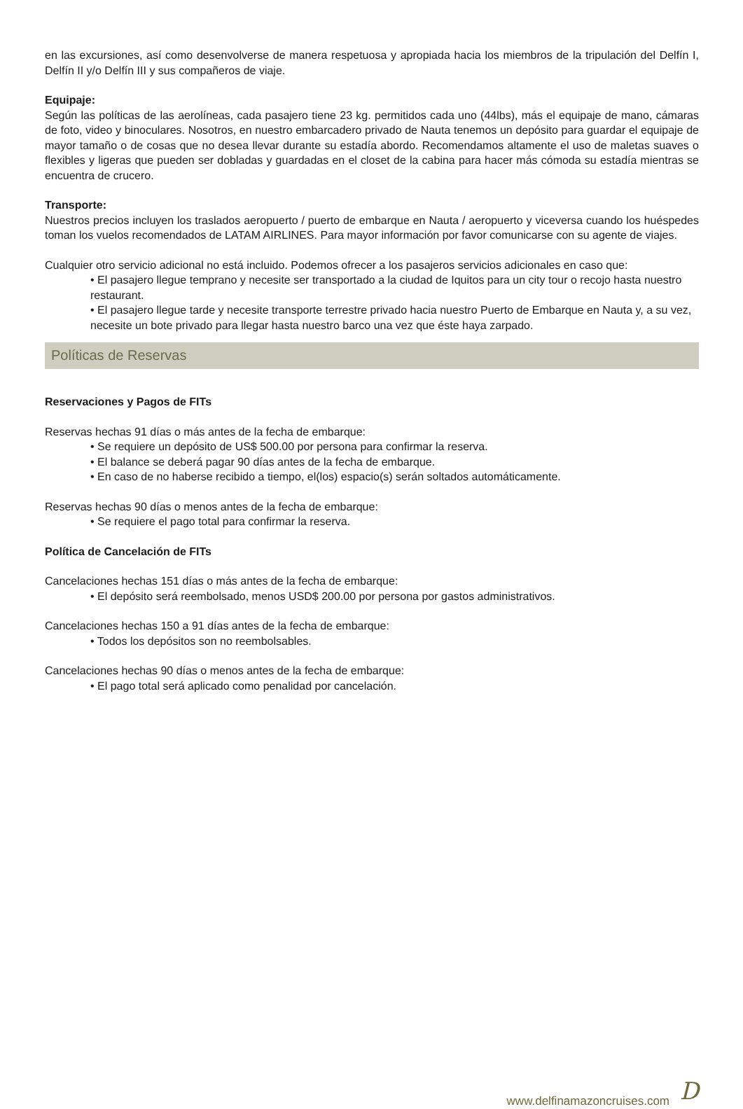en las excursiones, así como desenvolverse de manera respetuosa y apropiada hacia los miembros de la tripulación del Delfín I, Delfín II y/o Delfín III y sus compañeros de viaje.
Equipaje:
Según las políticas de las aerolíneas, cada pasajero tiene 23 kg. permitidos cada uno (44lbs), más el equipaje de mano, cámaras de foto, video y binoculares. Nosotros, en nuestro embarcadero privado de Nauta tenemos un depósito para guardar el equipaje de mayor tamaño o de cosas que no desea llevar durante su estadía abordo. Recomendamos altamente el uso de maletas suaves o flexibles y ligeras que pueden ser dobladas y guardadas en el closet de la cabina para hacer más cómoda su estadía mientras se encuentra de crucero.
Transporte:
Nuestros precios incluyen los traslados aeropuerto / puerto de embarque en Nauta / aeropuerto y viceversa cuando los huéspedes toman los vuelos recomendados de LATAM AIRLINES. Para mayor información por favor comunicarse con su agente de viajes.
Cualquier otro servicio adicional no está incluido. Podemos ofrecer a los pasajeros servicios adicionales en caso que:
• El pasajero llegue temprano y necesite ser transportado a la ciudad de Iquitos para un city tour o recojo hasta nuestro restaurant.
• El pasajero llegue tarde y necesite transporte terrestre privado hacia nuestro Puerto de Embarque en Nauta y, a su vez, necesite un bote privado para llegar hasta nuestro barco una vez que éste haya zarpado.
Políticas de Reservas
Reservaciones y Pagos de FITs
Reservas hechas 91 días o más antes de la fecha de embarque:
• Se requiere un depósito de US$ 500.00 por persona para confirmar la reserva.
• El balance se deberá pagar 90 días antes de la fecha de embarque.
• En caso de no haberse recibido a tiempo, el(los) espacio(s) serán soltados automáticamente.
Reservas hechas 90 días o menos antes de la fecha de embarque:
• Se requiere el pago total para confirmar la reserva.
Política de Cancelación de FITs
Cancelaciones hechas 151 días o más antes de la fecha de embarque:
• El depósito será reembolsado, menos USD$ 200.00 por persona por gastos administrativos.
Cancelaciones hechas 150 a 91 días antes de la fecha de embarque:
• Todos los depósitos son no reembolsables.
Cancelaciones hechas 90 días o menos antes de la fecha de embarque:
• El pago total será aplicado como penalidad por cancelación.
www.delfinamazoncruises.com D